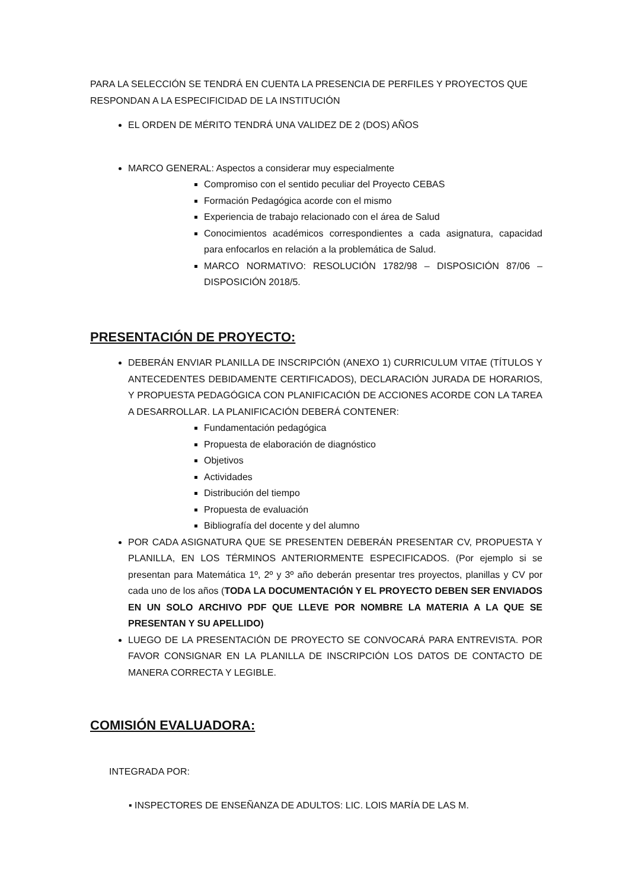PARA LA SELECCIÓN SE TENDRÁ EN CUENTA LA PRESENCIA DE PERFILES Y PROYECTOS QUE RESPONDAN A LA ESPECIFICIDAD DE LA INSTITUCIÓN
EL ORDEN DE MÉRITO TENDRÁ UNA VALIDEZ DE 2 (DOS) AÑOS
MARCO GENERAL: Aspectos a considerar muy especialmente
Compromiso con el sentido peculiar del Proyecto CEBAS
Formación Pedagógica acorde con el mismo
Experiencia de trabajo relacionado con el área de Salud
Conocimientos académicos correspondientes a cada asignatura, capacidad para enfocarlos en relación a la problemática de Salud.
MARCO NORMATIVO: RESOLUCIÓN 1782/98 – DISPOSICIÓN 87/06 – DISPOSICIÓN 2018/5.
PRESENTACIÓN DE PROYECTO:
DEBERÁN ENVIAR PLANILLA DE INSCRIPCIÓN (ANEXO 1) CURRICULUM VITAE (TÍTULOS Y ANTECEDENTES DEBIDAMENTE CERTIFICADOS), DECLARACIÓN JURADA DE HORARIOS, Y PROPUESTA PEDAGÓGICA CON PLANIFICACIÓN DE ACCIONES ACORDE CON LA TAREA A DESARROLLAR. LA PLANIFICACIÓN DEBERÁ CONTENER:
Fundamentación pedagógica
Propuesta de elaboración de diagnóstico
Objetivos
Actividades
Distribución del tiempo
Propuesta de evaluación
Bibliografía del docente y del alumno
POR CADA ASIGNATURA QUE SE PRESENTEN DEBERÁN PRESENTAR CV, PROPUESTA Y PLANILLA, EN LOS TÉRMINOS ANTERIORMENTE ESPECIFICADOS. (Por ejemplo si se presentan para Matemática 1º, 2º y 3º año deberán presentar tres proyectos, planillas y CV por cada uno de los años (TODA LA DOCUMENTACIÓN Y EL PROYECTO DEBEN SER ENVIADOS EN UN SOLO ARCHIVO PDF QUE LLEVE POR NOMBRE LA MATERIA A LA QUE SE PRESENTAN Y SU APELLIDO)
LUEGO DE LA PRESENTACIÓN DE PROYECTO SE CONVOCARÁ PARA ENTREVISTA. POR FAVOR CONSIGNAR EN LA PLANILLA DE INSCRIPCIÓN LOS DATOS DE CONTACTO DE MANERA CORRECTA Y LEGIBLE.
COMISIÓN EVALUADORA:
INTEGRADA POR:
▪ INSPECTORES DE ENSEÑANZA DE ADULTOS: LIC. LOIS MARÍA DE LAS M.